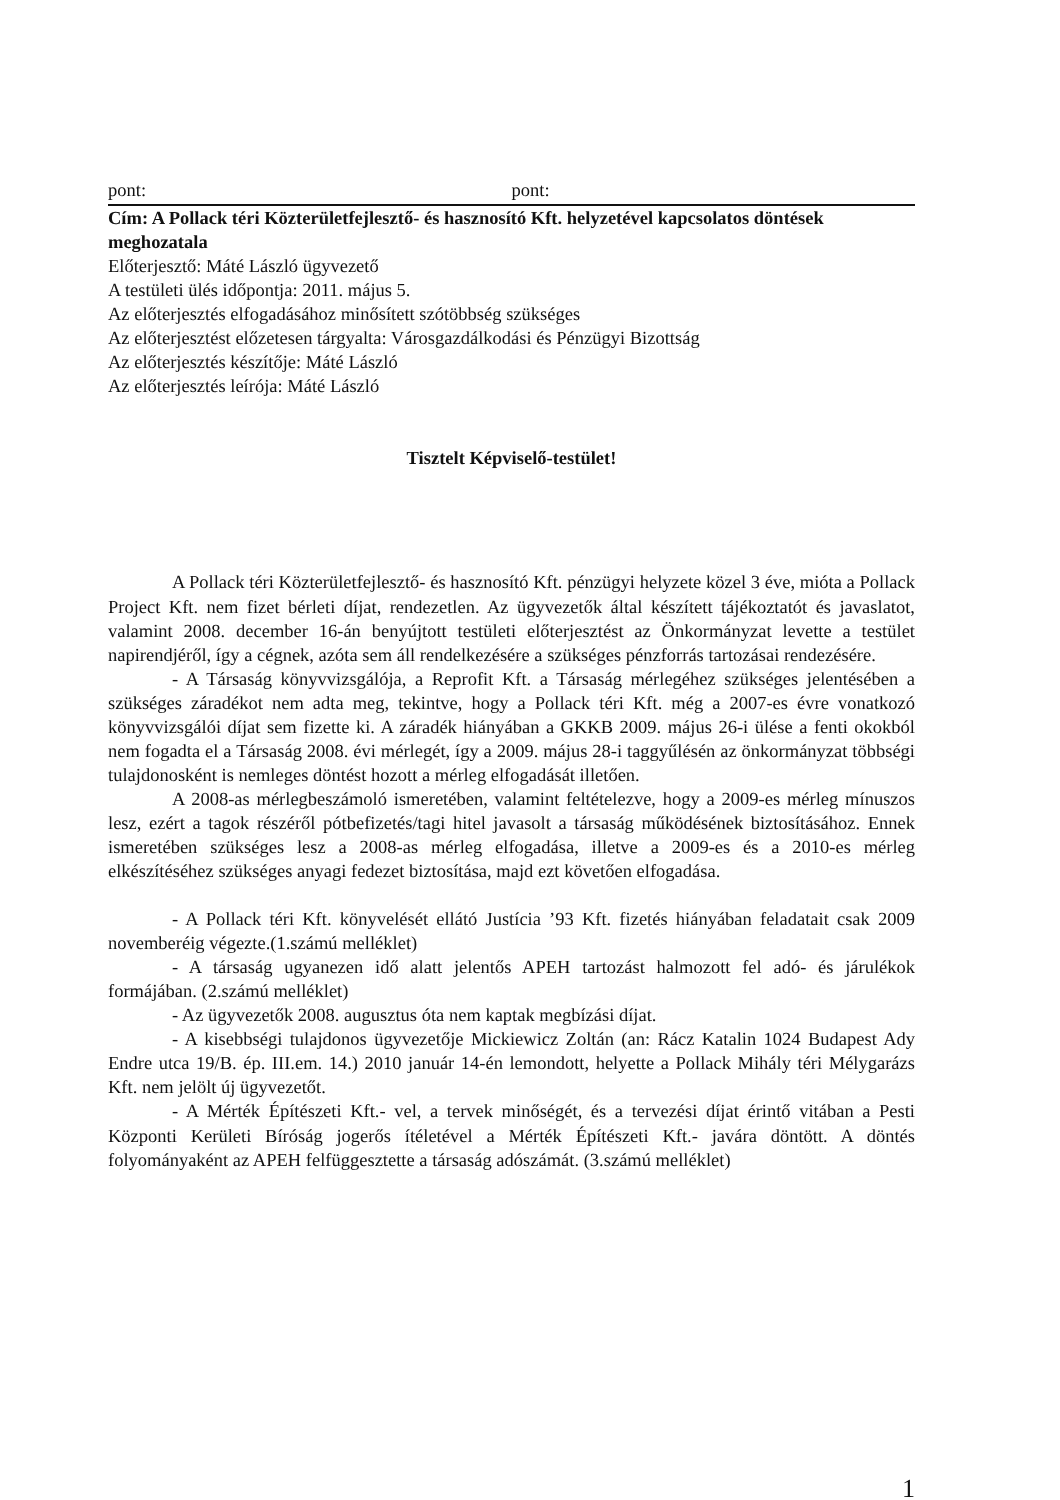pont: pont:
Cím: A Pollack téri Közterületfejlesztő- és hasznosító Kft. helyzetével kapcsolatos döntések meghozatala
Előterjesztő: Máté László ügyvezető
A testületi ülés időpontja: 2011. május 5.
Az előterjesztés elfogadásához minősített szótöbbség szükséges
Az előterjesztést előzetesen tárgyalta: Városgazdálkodási és Pénzügyi Bizottság
Az előterjesztés készítője: Máté László
Az előterjesztés leírója: Máté László
Tisztelt Képviselő-testület!
A Pollack téri Közterületfejlesztő- és hasznosító Kft. pénzügyi helyzete közel 3 éve, mióta a Pollack Project Kft. nem fizet bérleti díjat, rendezetlen. Az ügyvezetők által készített tájékoztatót és javaslatot, valamint 2008. december 16-án benyújtott testületi előterjesztést az Önkormányzat levette a testület napirendjéről, így a cégnek, azóta sem áll rendelkezésére a szükséges pénzforrás tartozásai rendezésére.
- A Társaság könyvvizsgálója, a Reprofit Kft. a Társaság mérlegéhez szükséges jelentésében a szükséges záradékot nem adta meg, tekintve, hogy a Pollack téri Kft. még a 2007-es évre vonatkozó könyvvizsgálói díjat sem fizette ki. A záradék hiányában a GKKB 2009. május 26-i ülése a fenti okokból nem fogadta el a Társaság 2008. évi mérlegét, így a 2009. május 28-i taggyűlésén az önkormányzat többségi tulajdonosként is nemleges döntést hozott a mérleg elfogadását illetően.
A 2008-as mérlegbeszámoló ismeretében, valamint feltételezve, hogy a 2009-es mérleg mínuszos lesz, ezért a tagok részéről pótbefizetés/tagi hitel javasolt a társaság működésének biztosításához. Ennek ismeretében szükséges lesz a 2008-as mérleg elfogadása, illetve a 2009-es és a 2010-es mérleg elkészítéséhez szükséges anyagi fedezet biztosítása, majd ezt követően elfogadása.
- A Pollack téri Kft. könyvelését ellátó Justícia ’93 Kft. fizetés hiányában feladatait csak 2009 novemberéig végezte.(1.számú melléklet)
- A társaság ugyanezen idő alatt jelentős APEH tartozást halmozott fel adó- és járulékok formájában. (2.számú melléklet)
- Az ügyvezetők 2008. augusztus óta nem kaptak megbízási díjat.
- A kisebbségi tulajdonos ügyvezetője Mickiewicz Zoltán (an: Rácz Katalin 1024 Budapest Ady Endre utca 19/B. ép. III.em. 14.) 2010 január 14-én lemondott, helyette a Pollack Mihály téri Mélygarázs Kft. nem jelölt új ügyvezetőt.
- A Mérték Építészeti Kft.- vel, a tervek minőségét, és a tervezési díjat érintő vitában a Pesti Központi Kerületi Bíróság jogerős ítéletével a Mérték Építészeti Kft.- javára döntött. A döntés folyományaként az APEH felfüggesztette a társaság adószámát. (3.számú melléklet)
1